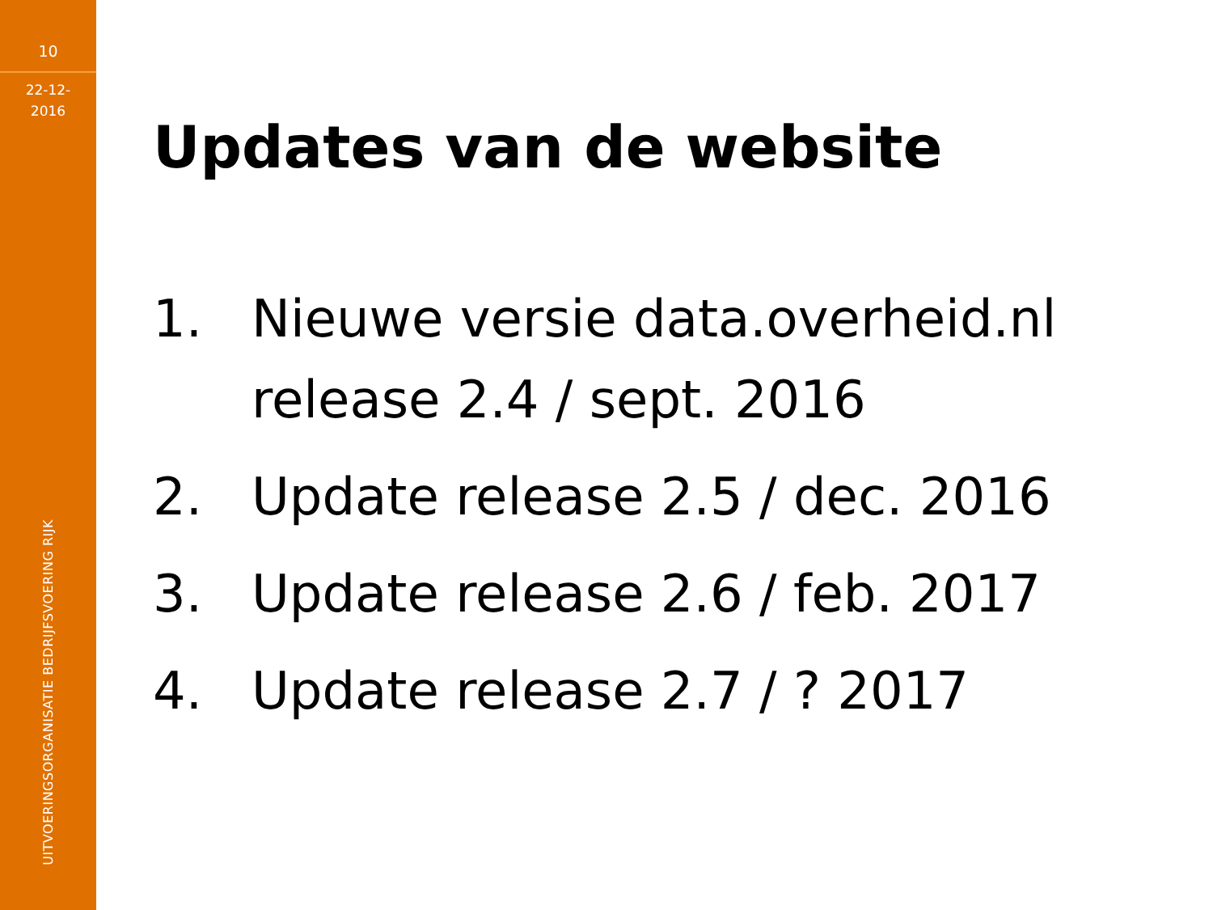10
22-12-
2016
UITVOERINGSORGANISATIE BEDRIJFSVOERING RIJK
Updates van de website
1. Nieuwe versie data.overheid.nl
release 2.4 / sept. 2016
2. Update release 2.5 / dec. 2016
3. Update release 2.6 / feb. 2017
4. Update release 2.7 / ? 2017